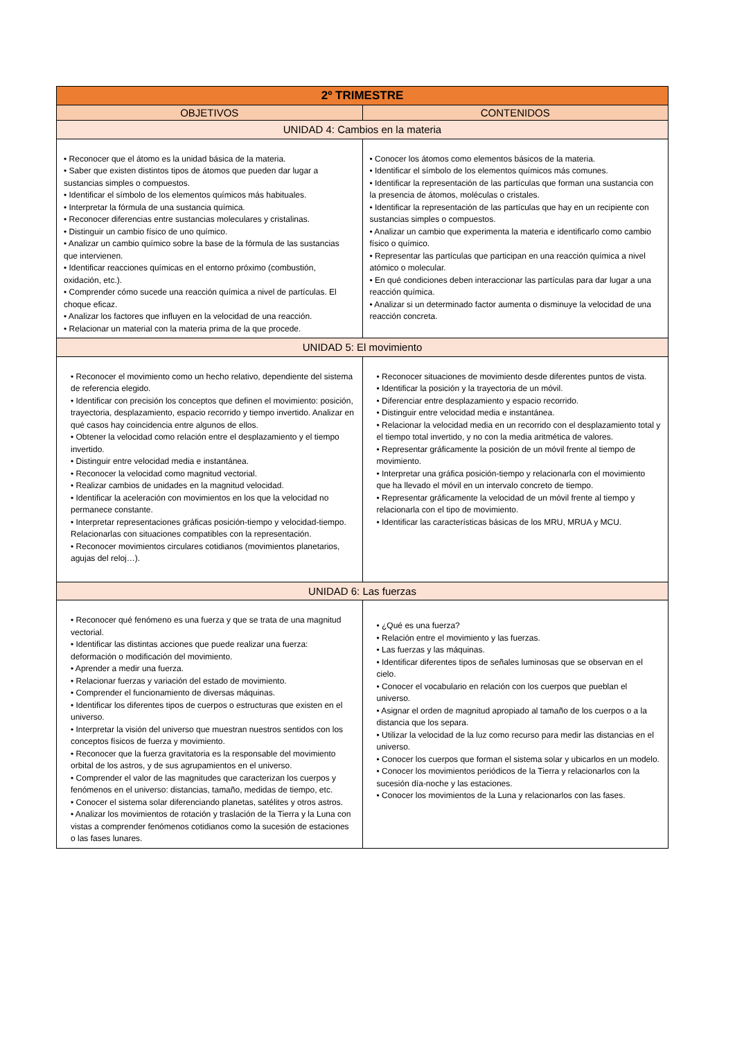| 2º TRIMESTRE | |
| --- | --- |
| OBJETIVOS | CONTENIDOS |
| UNIDAD 4: Cambios en la materia | |
| • Reconocer que el átomo es la unidad básica de la materia. • Saber que existen distintos tipos de átomos que pueden dar lugar a sustancias simples o compuestos. • Identificar el símbolo de los elementos químicos más habituales. • Interpretar la fórmula de una sustancia química. • Reconocer diferencias entre sustancias moleculares y cristalinas. • Distinguir un cambio físico de uno químico. • Analizar un cambio químico sobre la base de la fórmula de las sustancias que intervienen. • Identificar reacciones químicas en el entorno próximo (combustión, oxidación, etc.). • Comprender cómo sucede una reacción química a nivel de partículas. El choque eficaz. • Analizar los factores que influyen en la velocidad de una reacción. • Relacionar un material con la materia prima de la que procede. | • Conocer los átomos como elementos básicos de la materia. • Identificar el símbolo de los elementos químicos más comunes. • Identificar la representación de las partículas que forman una sustancia con la presencia de átomos, moléculas o cristales. • Identificar la representación de las partículas que hay en un recipiente con sustancias simples o compuestos. • Analizar un cambio que experimenta la materia e identificarlo como cambio físico o químico. • Representar las partículas que participan en una reacción química a nivel atómico o molecular. • En qué condiciones deben interaccionar las partículas para dar lugar a una reacción química. • Analizar si un determinado factor aumenta o disminuye la velocidad de una reacción concreta. |
| UNIDAD 5: El movimiento | |
| • Reconocer el movimiento como un hecho relativo, dependiente del sistema de referencia elegido. • Identificar con precisión los conceptos que definen el movimiento: posición, trayectoria, desplazamiento, espacio recorrido y tiempo invertido. Analizar en qué casos hay coincidencia entre algunos de ellos. • Obtener la velocidad como relación entre el desplazamiento y el tiempo invertido. • Distinguir entre velocidad media e instantánea. • Reconocer la velocidad como magnitud vectorial. • Realizar cambios de unidades en la magnitud velocidad. • Identificar la aceleración con movimientos en los que la velocidad no permanece constante. • Interpretar representaciones gráficas posición-tiempo y velocidad-tiempo. Relacionarlas con situaciones compatibles con la representación. • Reconocer movimientos circulares cotidianos (movimientos planetarios, agujas del reloj…). | • Reconocer situaciones de movimiento desde diferentes puntos de vista. • Identificar la posición y la trayectoria de un móvil. • Diferenciar entre desplazamiento y espacio recorrido. • Distinguir entre velocidad media e instantánea. • Relacionar la velocidad media en un recorrido con el desplazamiento total y el tiempo total invertido, y no con la media aritmética de valores. • Representar gráficamente la posición de un móvil frente al tiempo de movimiento. • Interpretar una gráfica posición-tiempo y relacionarla con el movimiento que ha llevado el móvil en un intervalo concreto de tiempo. • Representar gráficamente la velocidad de un móvil frente al tiempo y relacionarla con el tipo de movimiento. • Identificar las características básicas de los MRU, MRUA y MCU. |
| UNIDAD 6: Las fuerzas | |
| • Reconocer qué fenómeno es una fuerza y que se trata de una magnitud vectorial. • Identificar las distintas acciones que puede realizar una fuerza: deformación o modificación del movimiento. • Aprender a medir una fuerza. • Relacionar fuerzas y variación del estado de movimiento. • Comprender el funcionamiento de diversas máquinas. • Identificar los diferentes tipos de cuerpos o estructuras que existen en el universo. • Interpretar la visión del universo que muestran nuestros sentidos con los conceptos físicos de fuerza y movimiento. • Reconocer que la fuerza gravitatoria es la responsable del movimiento orbital de los astros, y de sus agrupamientos en el universo. • Comprender el valor de las magnitudes que caracterizan los cuerpos y fenómenos en el universo: distancias, tamaño, medidas de tiempo, etc. • Conocer el sistema solar diferenciando planetas, satélites y otros astros. • Analizar los movimientos de rotación y traslación de la Tierra y la Luna con vistas a comprender fenómenos cotidianos como la sucesión de estaciones o las fases lunares. | • ¿Qué es una fuerza? • Relación entre el movimiento y las fuerzas. • Las fuerzas y las máquinas. • Identificar diferentes tipos de señales luminosas que se observan en el cielo. • Conocer el vocabulario en relación con los cuerpos que pueblan el universo. • Asignar el orden de magnitud apropiado al tamaño de los cuerpos o a la distancia que los separa. • Utilizar la velocidad de la luz como recurso para medir las distancias en el universo. • Conocer los cuerpos que forman el sistema solar y ubicarlos en un modelo. • Conocer los movimientos periódicos de la Tierra y relacionarlos con la sucesión día-noche y las estaciones. • Conocer los movimientos de la Luna y relacionarlos con las fases. |